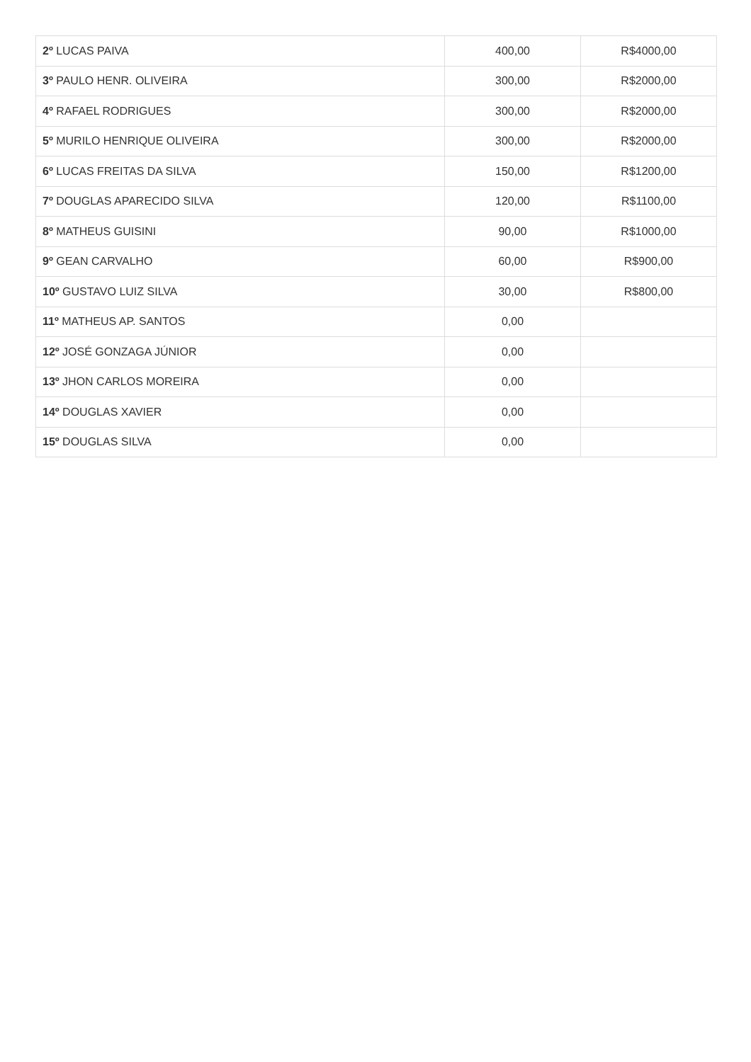| 2º LUCAS PAIVA | 400,00 | R$4000,00 |
| 3º PAULO HENR. OLIVEIRA | 300,00 | R$2000,00 |
| 4º RAFAEL RODRIGUES | 300,00 | R$2000,00 |
| 5º MURILO HENRIQUE OLIVEIRA | 300,00 | R$2000,00 |
| 6º LUCAS FREITAS DA SILVA | 150,00 | R$1200,00 |
| 7º DOUGLAS APARECIDO SILVA | 120,00 | R$1100,00 |
| 8º MATHEUS GUISINI | 90,00 | R$1000,00 |
| 9º GEAN CARVALHO | 60,00 | R$900,00 |
| 10º GUSTAVO LUIZ SILVA | 30,00 | R$800,00 |
| 11º MATHEUS AP. SANTOS | 0,00 | |
| 12º JOSÉ GONZAGA JÚNIOR | 0,00 | |
| 13º JHON CARLOS MOREIRA | 0,00 | |
| 14º DOUGLAS XAVIER | 0,00 | |
| 15º DOUGLAS SILVA | 0,00 | |